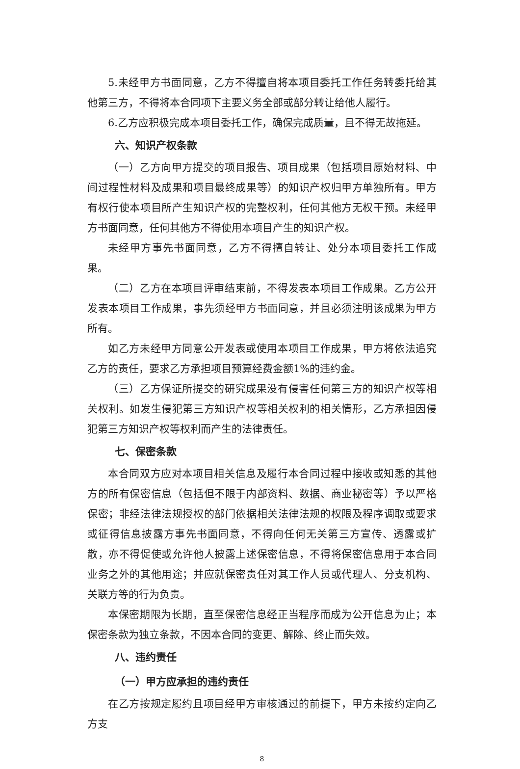5.未经甲方书面同意，乙方不得擅自将本项目委托工作任务转委托给其他第三方，不得将本合同项下主要义务全部或部分转让给他人履行。
6.乙方应积极完成本项目委托工作，确保完成质量，且不得无故拖延。
六、知识产权条款
（一）乙方向甲方提交的项目报告、项目成果（包括项目原始材料、中间过程性材料及成果和项目最终成果等）的知识产权归甲方单独所有。甲方有权行使本项目所产生知识产权的完整权利，任何其他方无权干预。未经甲方书面同意，任何其他方不得使用本项目产生的知识产权。
未经甲方事先书面同意，乙方不得擅自转让、处分本项目委托工作成果。
（二）乙方在本项目评审结束前，不得发表本项目工作成果。乙方公开发表本项目工作成果，事先须经甲方书面同意，并且必须注明该成果为甲方所有。
如乙方未经甲方同意公开发表或使用本项目工作成果，甲方将依法追究乙方的责任，要求乙方承担项目预算经费金额1%的违约金。
（三）乙方保证所提交的研究成果没有侵害任何第三方的知识产权等相关权利。如发生侵犯第三方知识产权等相关权利的相关情形，乙方承担因侵犯第三方知识产权等权利而产生的法律责任。
七、保密条款
本合同双方应对本项目相关信息及履行本合同过程中接收或知悉的其他方的所有保密信息（包括但不限于内部资料、数据、商业秘密等）予以严格保密；非经法律法规授权的部门依据相关法律法规的权限及程序调取或要求或征得信息披露方事先书面同意，不得向任何无关第三方宣传、透露或扩散，亦不得促使或允许他人披露上述保密信息，不得将保密信息用于本合同业务之外的其他用途；并应就保密责任对其工作人员或代理人、分支机构、关联方等的行为负责。
本保密期限为长期，直至保密信息经正当程序而成为公开信息为止；本保密条款为独立条款，不因本合同的变更、解除、终止而失效。
八、违约责任
（一）甲方应承担的违约责任
在乙方按规定履约且项目经甲方审核通过的前提下，甲方未按约定向乙方支
8